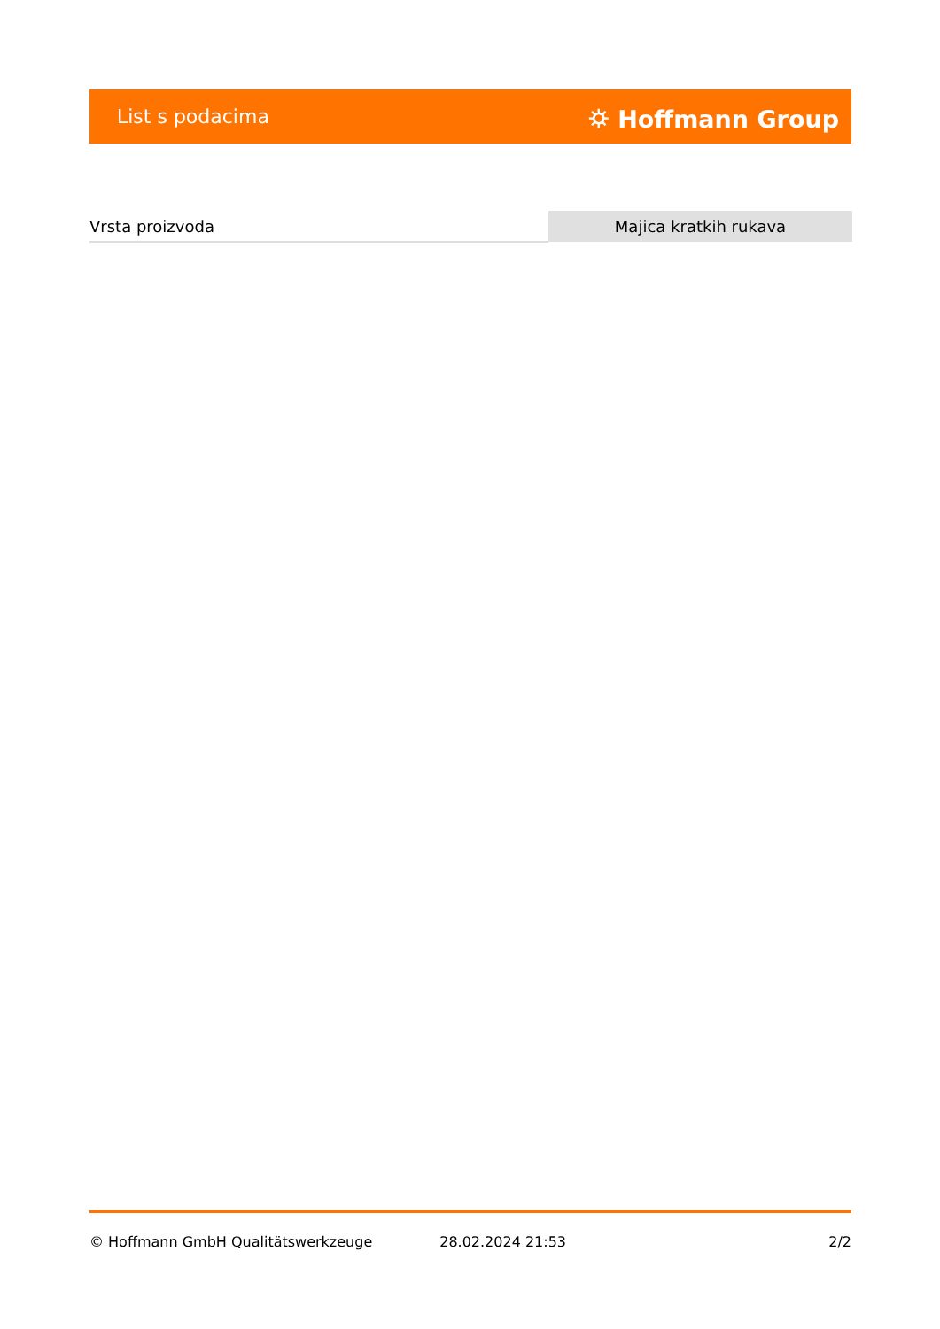List s podacima ⛭ Hoffmann Group
| Vrsta proizvoda | Majica kratkih rukava |
© Hoffmann GmbH Qualitätswerkzeuge 28.02.2024 21:53 2/2